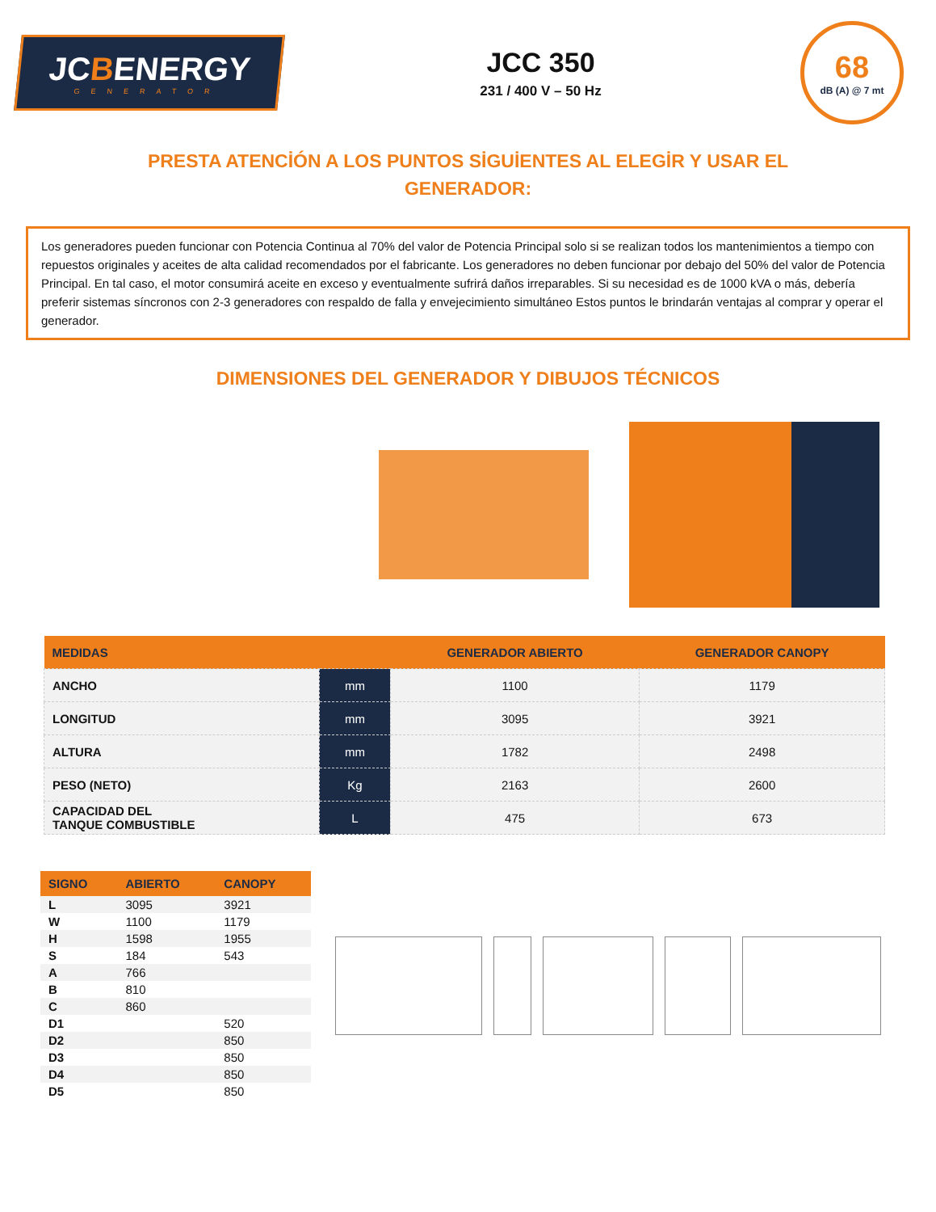JCBENERGY
GENERATOR
JCC 350
231 / 400 V – 50 Hz
68
dB (A) @ 7 mt
PRESTA ATENCİÓN A LOS PUNTOS SİGUİENTES AL ELEGİR Y USAR EL GENERADOR:
Los generadores pueden funcionar con Potencia Continua al 70% del valor de Potencia Principal solo si se realizan todos los mantenimientos a tiempo con repuestos originales y aceites de alta calidad recomendados por el fabricante. Los generadores no deben funcionar por debajo del 50% del valor de Potencia Principal. En tal caso, el motor consumirá aceite en exceso y eventualmente sufrirá daños irreparables. Si su necesidad es de 1000 kVA o más, debería preferir sistemas síncronos con 2-3 generadores con respaldo de falla y envejecimiento simultáneo Estos puntos le brindarán ventajas al comprar y operar el generador.
DIMENSIONES DEL GENERADOR Y DIBUJOS TÉCNICOS
| MEDIDAS | | GENERADOR ABIERTO | GENERADOR CANOPY |
| --- | --- | --- | --- |
| ANCHO | mm | 1100 | 1179 |
| LONGITUD | mm | 3095 | 3921 |
| ALTURA | mm | 1782 | 2498 |
| PESO (NETO) | Kg | 2163 | 2600 |
| CAPACIDAD DEL TANQUE COMBUSTIBLE | L | 475 | 673 |
| SIGNO | ABIERTO | CANOPY |
| --- | --- | --- |
| L | 3095 | 3921 |
| W | 1100 | 1179 |
| H | 1598 | 1955 |
| S | 184 | 543 |
| A | 766 | |
| B | 810 | |
| C | 860 | |
| D1 | | 520 |
| D2 | | 850 |
| D3 | | 850 |
| D4 | | 850 |
| D5 | | 850 |